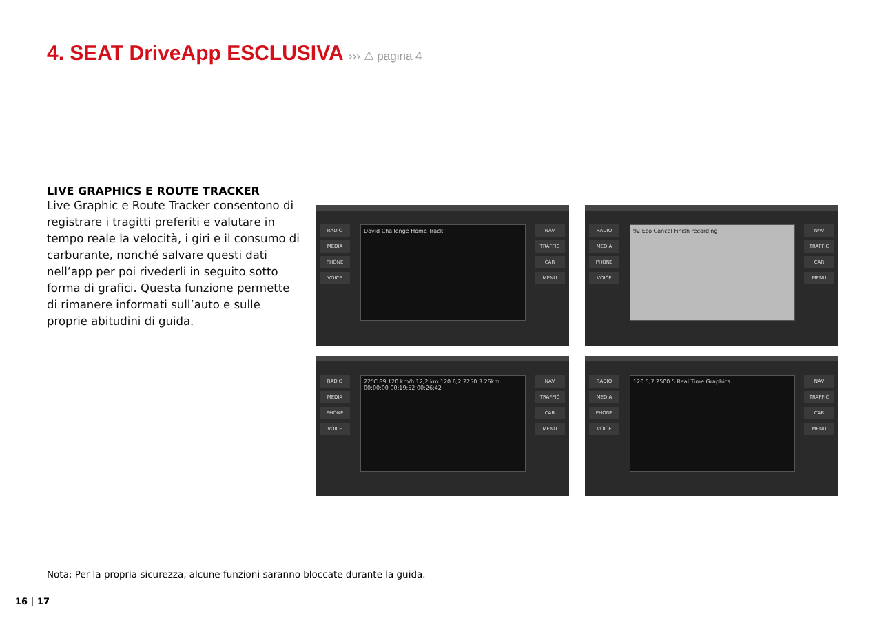4. SEAT DriveApp ESCLUSIVA ››› ⚠ pagina 4
LIVE GRAPHICS E ROUTE TRACKER
Live Graphic e Route Tracker consentono di registrare i tragitti preferiti e valutare in tempo reale la velocità, i giri e il consumo di carburante, nonché salvare questi dati nell’app per poi rivederli in seguito sotto forma di grafici. Questa funzione permette di rimanere informati sull’auto e sulle proprie abitudini di guida.
RADIO
MEDIA
PHONE
VOICE
David Challenge Home Track
NAV
TRAFFIC
CAR
MENU
RADIO
MEDIA
PHONE
VOICE
92 Eco Cancel Finish recording
NAV
TRAFFIC
CAR
MENU
RADIO
MEDIA
PHONE
VOICE
22°C 89 120 km/h 12,2 km 120 6,2 2250 3 26km 00:00:00 00:19:52 00:26:42
NAV
TRAFFIC
CAR
MENU
RADIO
MEDIA
PHONE
VOICE
120 5,7 2500 5 Real Time Graphics
NAV
TRAFFIC
CAR
MENU
Nota: Per la propria sicurezza, alcune funzioni saranno bloccate durante la guida.
16 | 17